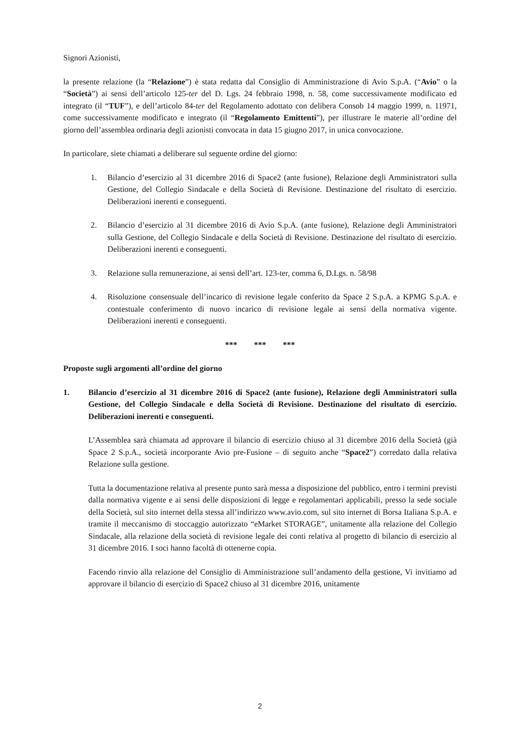Signori Azionisti,
la presente relazione (la “Relazione”) è stata redatta dal Consiglio di Amministrazione di Avio S.p.A. (“Avio” o la “Società”) ai sensi dell’articolo 125-ter del D. Lgs. 24 febbraio 1998, n. 58, come successivamente modificato ed integrato (il “TUF”), e dell’articolo 84-ter del Regolamento adottato con delibera Consob 14 maggio 1999, n. 11971, come successivamente modificato e integrato (il “Regolamento Emittenti”), per illustrare le materie all’ordine del giorno dell’assemblea ordinaria degli azionisti convocata in data 15 giugno 2017, in unica convocazione.
In particolare, siete chiamati a deliberare sul seguente ordine del giorno:
1. Bilancio d’esercizio al 31 dicembre 2016 di Space2 (ante fusione), Relazione degli Amministratori sulla Gestione, del Collegio Sindacale e della Società di Revisione. Destinazione del risultato di esercizio. Deliberazioni inerenti e conseguenti.
2. Bilancio d’esercizio al 31 dicembre 2016 di Avio S.p.A. (ante fusione), Relazione degli Amministratori sulla Gestione, del Collegio Sindacale e della Società di Revisione. Destinazione del risultato di esercizio. Deliberazioni inerenti e conseguenti.
3. Relazione sulla remunerazione, ai sensi dell’art. 123-ter, comma 6, D.Lgs. n. 58/98
4. Risoluzione consensuale dell’incarico di revisione legale conferito da Space 2 S.p.A. a KPMG S.p.A. e contestuale conferimento di nuovo incarico di revisione legale ai sensi della normativa vigente. Deliberazioni inerenti e conseguenti.
*** *** ***
Proposte sugli argomenti all’ordine del giorno
1. Bilancio d’esercizio al 31 dicembre 2016 di Space2 (ante fusione), Relazione degli Amministratori sulla Gestione, del Collegio Sindacale e della Società di Revisione. Destinazione del risultato di esercizio. Deliberazioni inerenti e conseguenti.
L’Assemblea sarà chiamata ad approvare il bilancio di esercizio chiuso al 31 dicembre 2016 della Società (già Space 2 S.p.A., società incorporante Avio pre-Fusione – di seguito anche “Space2”) corredato dalla relativa Relazione sulla gestione.
Tutta la documentazione relativa al presente punto sarà messa a disposizione del pubblico, entro i termini previsti dalla normativa vigente e ai sensi delle disposizioni di legge e regolamentari applicabili, presso la sede sociale della Società, sul sito internet della stessa all’indirizzo www.avio.com, sul sito internet di Borsa Italiana S.p.A. e tramite il meccanismo di stoccaggio autorizzato “eMarket STORAGE”, unitamente alla relazione del Collegio Sindacale, alla relazione della società di revisione legale dei conti relativa al progetto di bilancio di esercizio al 31 dicembre 2016. I soci hanno facoltà di ottenerne copia.
Facendo rinvio alla relazione del Consiglio di Amministrazione sull’andamento della gestione, Vi invitiamo ad approvare il bilancio di esercizio di Space2 chiuso al 31 dicembre 2016, unitamente
2